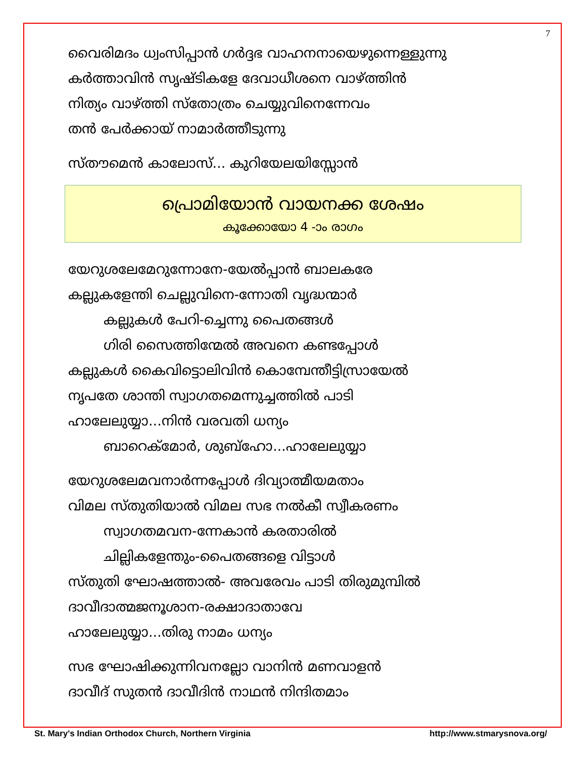7
വൈരിമദം ധ്വംസിപ്പാൻ ഗർദ്ദഭ വാഹനനായെഴുന്നെള്ളുന്നു
കർത്താവിൻ സൃഷ്ടികളേ ദേവാധീശനെ വാഴ്ത്തിൻ
നിത്യം വാഴ്ത്തി സ്തോത്രം ചെയ്യുവിനെന്നേവം
തൻ പേർക്കായ് നാമാർത്തീടുന്നു
സ്തൗമെൻ കാലോസ്... കുറിയേലയിസ്സോൻ
പ്രൊമിയോൻ വായനക്ക ശേഷം
കൂക്കോയോ 4 -ാം രാഗം
യേറുശലേമേറുന്നോനേ-യേൽപ്പാൻ ബാലകരേ
കല്ലുകളേന്തി ചെല്ലുവിനെ-ന്നോതി വൃദ്ധന്മാർ
കല്ലുകൾ പേറി-ച്ചെന്നു പൈതങ്ങൾ
ഗിരി സൈത്തിന്മേൽ അവനെ കണ്ടപ്പോൾ
കല്ലുകൾ കൈവിട്ടൊലിവിൻ കൊമ്പേന്തീട്ടിസ്രായേൽ
നൃപതേ ശാന്തി സ്വാഗതമെന്നുച്ചത്തിൽ പാടി
ഹാലേലുയ്യാ...നിൻ വരവതി ധന്യം
ബാറെക്മോർ, ശുബ്ഹോ...ഹാലേലുയ്യാ
യേറുശലേമവനാർന്നപ്പോൾ ദിവ്യാത്മീയമതാം
വിമല സ്തുതിയാൽ വിമല സഭ നൽകീ സ്വീകരണം
സ്വാഗതമവന-ന്നേകാൻ കരതാരിൽ
ചില്ലികളേന്തും-പൈതങ്ങളെ വിട്ടാൾ
സ്തുതി ഘോഷത്താൽ- അവരേവം പാടി തിരുമുമ്പിൽ
ദാവീദാത്മജനൂശാന-രക്ഷാദാതാവേ
ഹാലേലുയ്യാ...തിരു നാമം ധന്യം
സഭ ഘോഷിക്കുന്നിവനല്ലോ വാനിൻ മണവാളൻ
ദാവീദ് സുതൻ ദാവീദിൻ നാഥൻ നിന്ദിതമാം
St. Mary's Indian Orthodox Church, Northern Virginia http://www.stmarysnova.org/